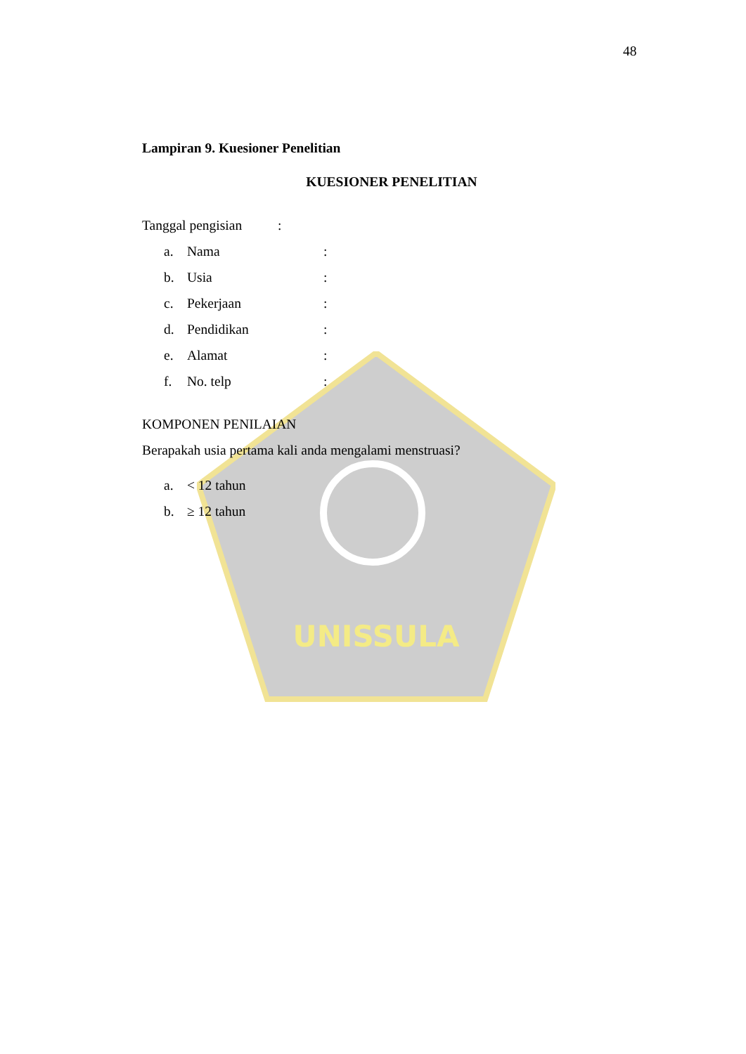UNISSULA
48
Lampiran 9. Kuesioner Penelitian
KUESIONER PENELITIAN
Tanggal pengisian:
a. Nama:
b. Usia:
c. Pekerjaan:
d. Pendidikan:
e. Alamat:
f. No. telp:
KOMPONEN PENILAIAN
Berapakah usia pertama kali anda mengalami menstruasi?
a. < 12 tahun
b. ≥ 12 tahun